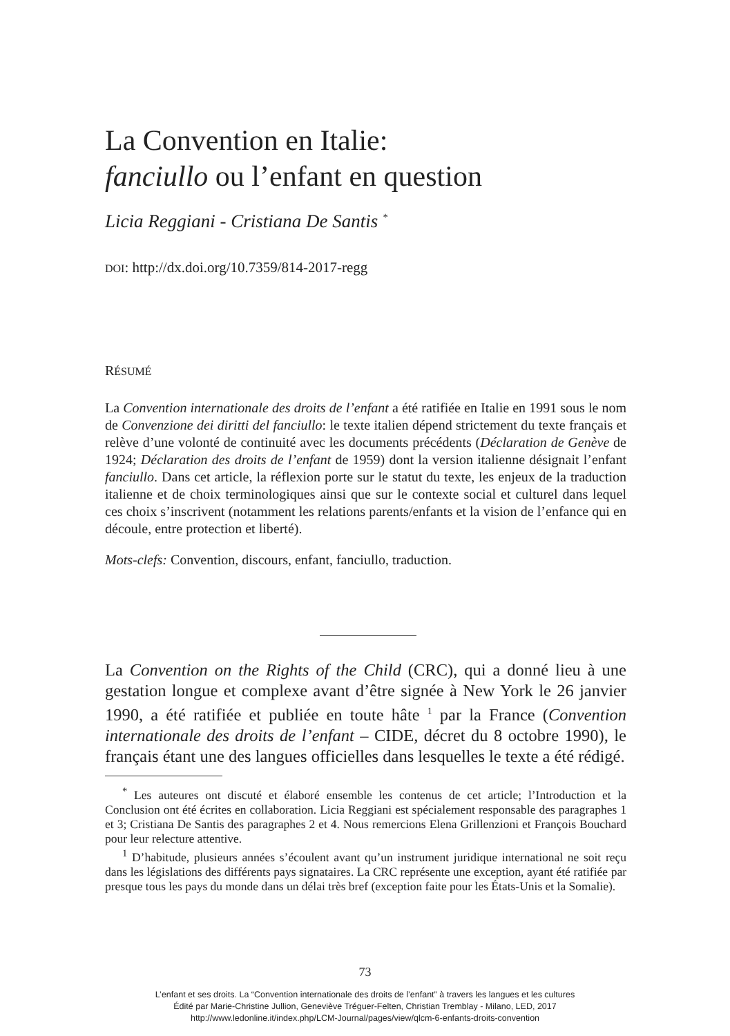La Convention en Italie:
fanciullo ou l’enfant en question
Licia Reggiani - Cristiana De Santis <sup>*</sup>
DOI: http://dx.doi.org/10.7359/814-2017-regg
RÉSUMÉ
La Convention internationale des droits de l’enfant a été ratifiée en Italie en 1991 sous le nom de Convenzione dei diritti del fanciullo: le texte italien dépend strictement du texte français et relève d’une volonté de continuité avec les documents précédents (Déclaration de Genève de 1924; Déclaration des droits de l’enfant de 1959) dont la version italienne désignait l’enfant fanciullo. Dans cet article, la réflexion porte sur le statut du texte, les enjeux de la traduction italienne et de choix terminologiques ainsi que sur le contexte social et culturel dans lequel ces choix s’inscrivent (notamment les relations parents/enfants et la vision de l’enfance qui en découle, entre protection et liberté).
Mots-clefs: Convention, discours, enfant, fanciullo, traduction.
La Convention on the Rights of the Child (CRC), qui a donné lieu à une gestation longue et complexe avant d’être signée à New York le 26 janvier 1990, a été ratifiée et publiée en toute hâte <sup>1</sup> par la France (Convention internationale des droits de l’enfant – CIDE, décret du 8 octobre 1990), le français étant une des langues officielles dans lesquelles le texte a été rédigé.
<sup>*</sup> Les auteures ont discuté et élaboré ensemble les contenus de cet article; l’Introduction et la Conclusion ont été écrites en collaboration. Licia Reggiani est spécialement responsable des paragraphes 1 et 3; Cristiana De Santis des paragraphes 2 et 4. Nous remercions Elena Grillenzioni et François Bouchard pour leur relecture attentive.
<sup>1</sup> D’habitude, plusieurs années s’écoulent avant qu’un instrument juridique international ne soit reçu dans les législations des différents pays signataires. La CRC représente une exception, ayant été ratifiée par presque tous les pays du monde dans un délai très bref (exception faite pour les États-Unis et la Somalie).
73
L’enfant et ses droits. La “Convention internationale des droits de l’enfant” à travers les langues et les cultures
Édité par Marie-Christine Jullion, Geneviève Tréguer-Felten, Christian Tremblay - Milano, LED, 2017
http://www.ledonline.it/index.php/LCM-Journal/pages/view/qlcm-6-enfants-droits-convention